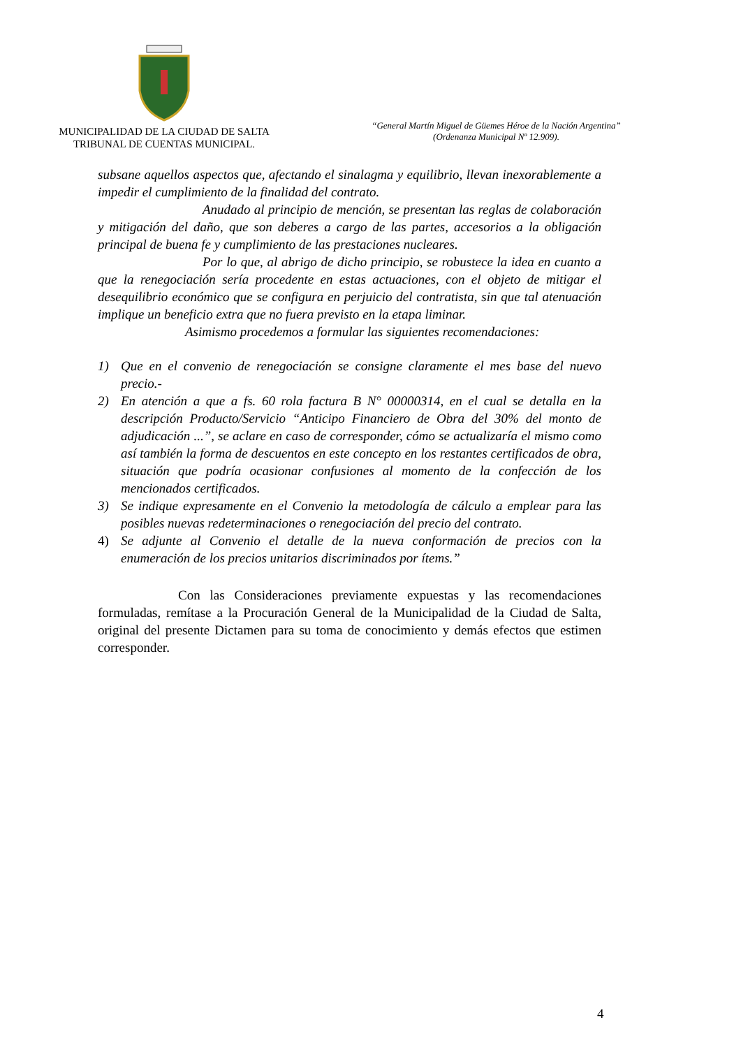MUNICIPALIDAD DE LA CIUDAD DE SALTA
TRIBUNAL DE CUENTAS MUNICIPAL.
“General Martín Miguel de Güemes Héroe de la Nación Argentina”
(Ordenanza Municipal Nº 12.909).
subsane aquellos aspectos que, afectando el sinalagma y equilibrio, llevan inexorablemente a impedir el cumplimiento de la finalidad del contrato.
Anudado al principio de mención, se presentan las reglas de colaboración y mitigación del daño, que son deberes a cargo de las partes, accesorios a la obligación principal de buena fe y cumplimiento de las prestaciones nucleares.
Por lo que, al abrigo de dicho principio, se robustece la idea en cuanto a que la renegociación sería procedente en estas actuaciones, con el objeto de mitigar el desequilibrio económico que se configura en perjuicio del contratista, sin que tal atenuación implique un beneficio extra que no fuera previsto en la etapa liminar.
Asimismo procedemos a formular las siguientes recomendaciones:
1) Que en el convenio de renegociación se consigne claramente el mes base del nuevo precio.-
2) En atención a que a fs. 60 rola factura B N° 00000314, en el cual se detalla en la descripción Producto/Servicio “Anticipo Financiero de Obra del 30% del monto de adjudicación ...”, se aclare en caso de corresponder, cómo se actualizaría el mismo como así también la forma de descuentos en este concepto en los restantes certificados de obra, situación que podría ocasionar confusiones al momento de la confección de los mencionados certificados.
3) Se indique expresamente en el Convenio la metodología de cálculo a emplear para las posibles nuevas redeterminaciones o renegociación del precio del contrato.
4) Se adjunte al Convenio el detalle de la nueva conformación de precios con la enumeración de los precios unitarios discriminados por ítems.”
Con las Consideraciones previamente expuestas y las recomendaciones formuladas, remítase a la Procuración General de la Municipalidad de la Ciudad de Salta, original del presente Dictamen para su toma de conocimiento y demás efectos que estimen corresponder.
4